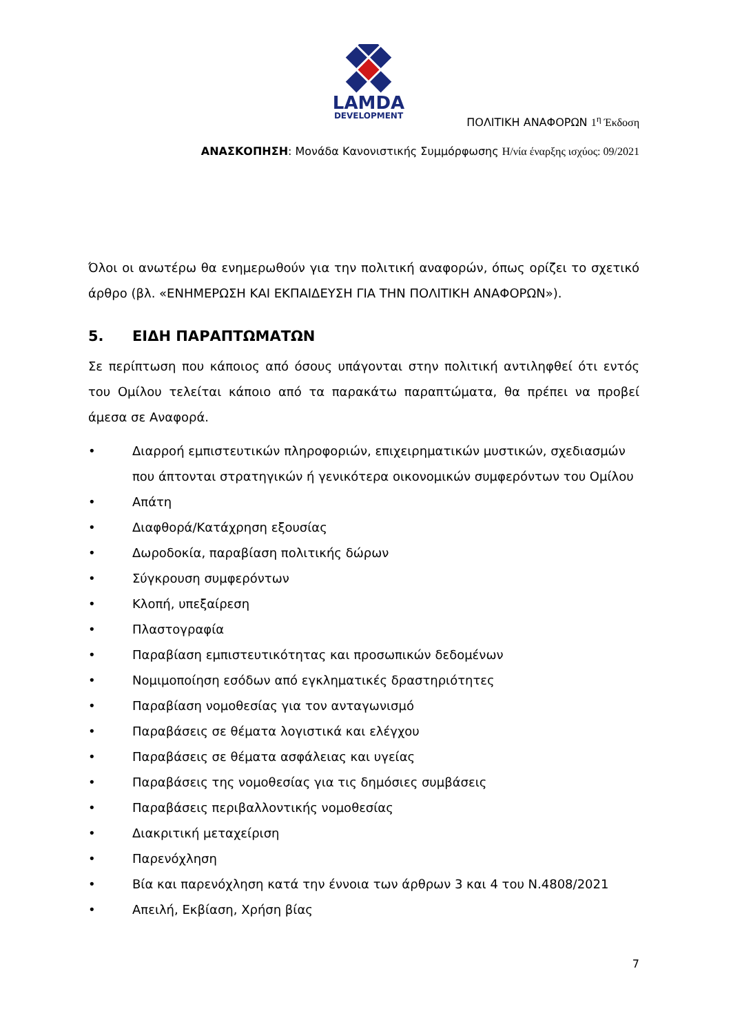LAMDA
DEVELOPMENT
ΠΟΛΙΤΙΚΗ ΑΝΑΦΟΡΩΝ 1<sup>η</sup> Έκδοση
ΑΝΑΣΚΟΠΗΣΗ: Μονάδα Κανονιστικής Συμμόρφωσης Η/νία έναρξης ισχύος: 09/2021
Όλοι οι ανωτέρω θα ενημερωθούν για την πολιτική αναφορών, όπως ορίζει το σχετικό άρθρο (βλ. «ΕΝΗΜΕΡΩΣΗ ΚΑΙ ΕΚΠΑΙΔΕΥΣΗ ΓΙΑ ΤΗΝ ΠΟΛΙΤΙΚΗ ΑΝΑΦΟΡΩΝ»).
5. ΕΙΔΗ ΠΑΡΑΠΤΩΜΑΤΩΝ
Σε περίπτωση που κάποιος από όσους υπάγονται στην πολιτική αντιληφθεί ότι εντός του Ομίλου τελείται κάποιο από τα παρακάτω παραπτώματα, θα πρέπει να προβεί άμεσα σε Αναφορά.
• Διαρροή εμπιστευτικών πληροφοριών, επιχειρηματικών μυστικών, σχεδιασμών που άπτονται στρατηγικών ή γενικότερα οικονομικών συμφερόντων του Ομίλου
• Απάτη
• Διαφθορά/Κατάχρηση εξουσίας
• Δωροδοκία, παραβίαση πολιτικής δώρων
• Σύγκρουση συμφερόντων
• Κλοπή, υπεξαίρεση
• Πλαστογραφία
• Παραβίαση εμπιστευτικότητας και προσωπικών δεδομένων
• Νομιμοποίηση εσόδων από εγκληματικές δραστηριότητες
• Παραβίαση νομοθεσίας για τον ανταγωνισμό
• Παραβάσεις σε θέματα λογιστικά και ελέγχου
• Παραβάσεις σε θέματα ασφάλειας και υγείας
• Παραβάσεις της νομοθεσίας για τις δημόσιες συμβάσεις
• Παραβάσεις περιβαλλοντικής νομοθεσίας
• Διακριτική μεταχείριση
• Παρενόχληση
• Βία και παρενόχληση κατά την έννοια των άρθρων 3 και 4 του Ν.4808/2021
• Απειλή, Εκβίαση, Χρήση βίας
7